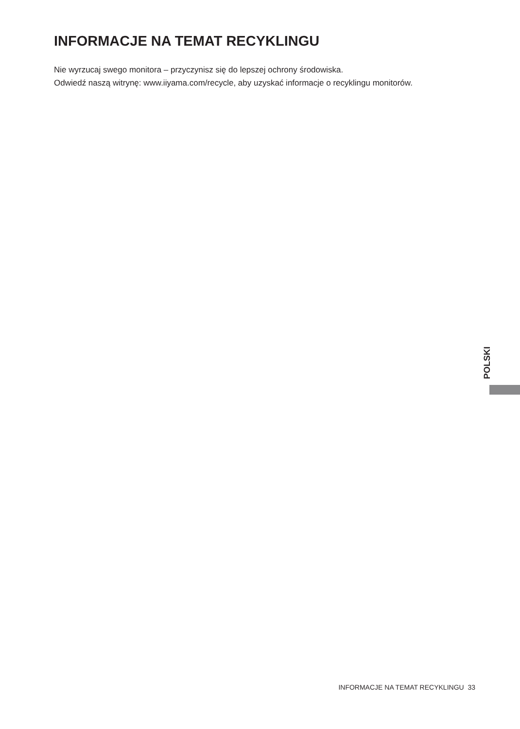INFORMACJE NA TEMAT RECYKLINGU
Nie wyrzucaj swego monitora – przyczynisz się do lepszej ochrony środowiska.
Odwiedź naszą witrynę: www.iiyama.com/recycle, aby uzyskać informacje o recyklingu monitorów.
POLSKI
INFORMACJE NA TEMAT RECYKLINGU 33